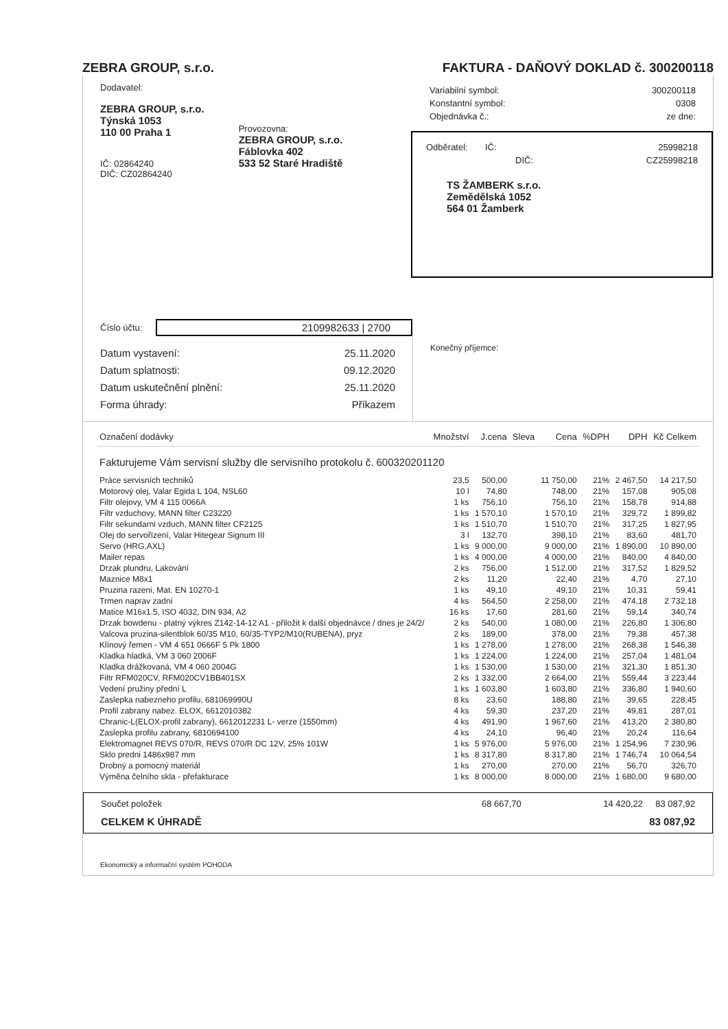ZEBRA GROUP, s.r.o. FAKTURA - DAŇOVÝ DOKLAD č. 300200118
Dodavatel:
ZEBRA GROUP, s.r.o.
Týnská 1053
110 00 Praha 1
IČ: 02864240
DIČ: CZ02864240
Provozovna:
ZEBRA GROUP, s.r.o.
Fáblovka 402
533 52 Staré Hradiště
Číslo účtu: 2109982633 | 2700
Variabilní symbol: 300200118
Konstantní symbol: 0308
Objednávka č.: ze dne:
Odběratel: IČ: 25998218
DIČ: CZ25998218
TS ŽAMBERK s.r.o.
Zemědělská 1052
564 01 Žamberk
Datum vystavení: 25.11.2020
Datum splatnosti: 09.12.2020
Datum uskutečnění plnění: 25.11.2020
Forma úhrady: Příkazem
Konečný příjemce:
| Označení dodávky | Množství | J.cena | Sleva | Cena | %DPH | DPH | Kč Celkem |
| --- | --- | --- | --- | --- | --- | --- | --- |
| Fakturujeme Vám servisní služby dle servisního protokolu č. 600320201120 | | | | | | | |
| Práce servisních techniků | 23,5 | 500,00 | | 11 750,00 | 21% | 2 467,50 | 14 217,50 |
| Motorový olej, Valar Egida L 104, NSL60 | 10 l | 74,80 | | 748,00 | 21% | 157,08 | 905,08 |
| Filtr olejovy, VM 4 115 0066A | 1 ks | 756,10 | | 756,10 | 21% | 158,78 | 914,88 |
| Filtr vzduchovy, MANN filter C23220 | 1 ks | 1 570,10 | | 1 570,10 | 21% | 329,72 | 1 899,82 |
| Filtr sekundarni vzduch, MANN filter CF2125 | 1 ks | 1 510,70 | | 1 510,70 | 21% | 317,25 | 1 827,95 |
| Olej do servořízení, Valar Hitegear Signum III | 3 l | 132,70 | | 398,10 | 21% | 83,60 | 481,70 |
| Servo (HRG,AXL) | 1 ks | 9 000,00 | | 9 000,00 | 21% | 1 890,00 | 10 890,00 |
| Mailer repas | 1 ks | 4 000,00 | | 4 000,00 | 21% | 840,00 | 4 840,00 |
| Drzak plundru, Lakování | 2 ks | 756,00 | | 1 512,00 | 21% | 317,52 | 1 829,52 |
| Maznice M8x1 | 2 ks | 11,20 | | 22,40 | 21% | 4,70 | 27,10 |
| Pruzina razeni, Mat. EN 10270-1 | 1 ks | 49,10 | | 49,10 | 21% | 10,31 | 59,41 |
| Trmen naprav zadní | 4 ks | 564,50 | | 2 258,00 | 21% | 474,18 | 2 732,18 |
| Matice M16x1.5, ISO 4032, DIN 934, A2 | 16 ks | 17,60 | | 281,60 | 21% | 59,14 | 340,74 |
| Drzak bowdenu - platný výkres Z142-14-12 A1 - přiložit k další objednávce / dnes je 24/2/ | 2 ks | 540,00 | | 1 080,00 | 21% | 226,80 | 1 306,80 |
| Valcova pruzina-silentblok 60/35 M10, 60/35-TYP2/M10(RUBENA), pryz | 2 ks | 189,00 | | 378,00 | 21% | 79,38 | 457,38 |
| Klínový řemen - VM 4 651 0666F 5 Pk 1800 | 1 ks | 1 278,00 | | 1 278,00 | 21% | 268,38 | 1 546,38 |
| Kladka hladká, VM 3 060 2006F | 1 ks | 1 224,00 | | 1 224,00 | 21% | 257,04 | 1 481,04 |
| Kladka drážkovaná, VM 4 060 2004G | 1 ks | 1 530,00 | | 1 530,00 | 21% | 321,30 | 1 851,30 |
| Filtr RFM020CV, RFM020CV1BB401SX | 2 ks | 1 332,00 | | 2 664,00 | 21% | 559,44 | 3 223,44 |
| Vedení pružiny přední L | 1 ks | 1 603,80 | | 1 603,80 | 21% | 336,80 | 1 940,60 |
| Zaslepka nabezneho profilu, 681069990U | 8 ks | 23,60 | | 188,80 | 21% | 39,65 | 228,45 |
| Profil zabrany nabez. ELOX, 6612010382 | 4 ks | 59,30 | | 237,20 | 21% | 49,81 | 287,01 |
| Chranic-L(ELOX-profil zabrany), 6612012231 L- verze (1550mm) | 4 ks | 491,90 | | 1 967,60 | 21% | 413,20 | 2 380,80 |
| Zaslepka profilu zabrany, 6810694100 | 4 ks | 24,10 | | 96,40 | 21% | 20,24 | 116,64 |
| Elektromagnet REVS 070/R, REVS 070/R DC 12V, 25% 101W | 1 ks | 5 976,00 | | 5 976,00 | 21% | 1 254,96 | 7 230,96 |
| Sklo predni 1486x987 mm | 1 ks | 8 317,80 | | 8 317,80 | 21% | 1 746,74 | 10 064,54 |
| Drobný a pomocný materiál | 1 ks | 270,00 | | 270,00 | 21% | 56,70 | 326,70 |
| Výměna čelního skla - přefakturace | 1 ks | 8 000,00 | | 8 000,00 | 21% | 1 680,00 | 9 680,00 |
Součet položek 68 667,70 14 420,22 83 087,92
CELKEM K ÚHRADĚ 83 087,92
Ekonomický a informační systém POHODA